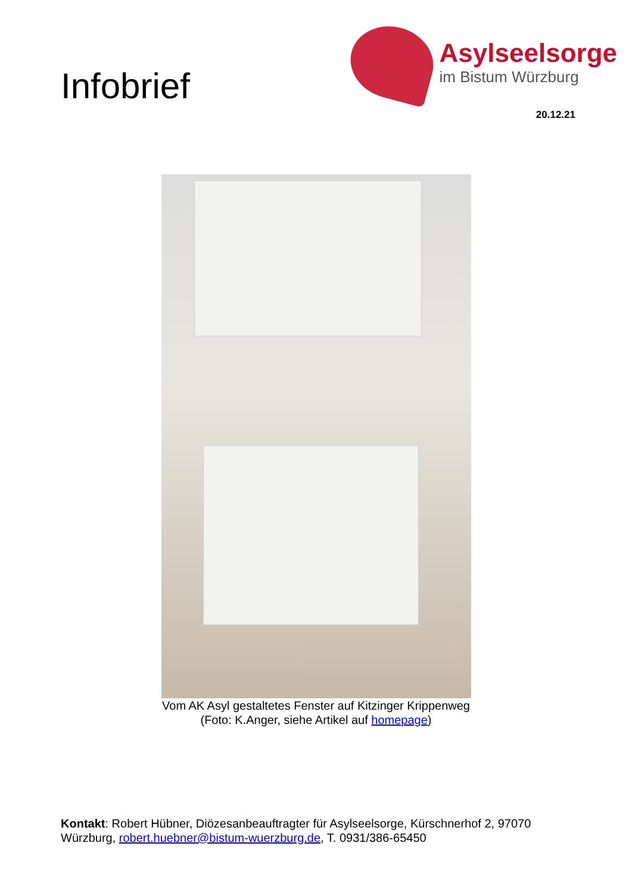Infobrief
Asylseelsorge
im Bistum Würzburg
20.12.21
Vom AK Asyl gestaltetes Fenster auf Kitzinger Krippenweg
(Foto: K.Anger, siehe Artikel auf homepage)
Kontakt: Robert Hübner, Diözesanbeauftragter für Asylseelsorge, Kürschnerhof 2, 97070 Würzburg, robert.huebner@bistum-wuerzburg.de, T. 0931/386-65450